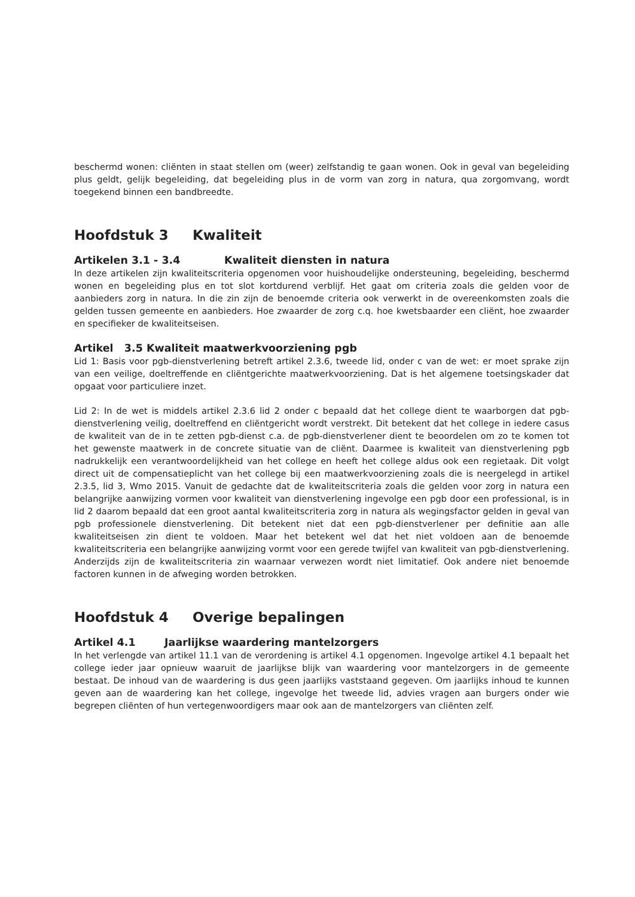beschermd wonen: cliënten in staat stellen om (weer) zelfstandig te gaan wonen. Ook in geval van begeleiding plus geldt, gelijk begeleiding, dat begeleiding plus in de vorm van zorg in natura, qua zorgomvang, wordt toegekend binnen een bandbreedte.
Hoofdstuk 3 Kwaliteit
Artikelen 3.1 - 3.4 Kwaliteit diensten in natura
In deze artikelen zijn kwaliteitscriteria opgenomen voor huishoudelijke ondersteuning, begeleiding, beschermd wonen en begeleiding plus en tot slot kortdurend verblijf. Het gaat om criteria zoals die gelden voor de aanbieders zorg in natura. In die zin zijn de benoemde criteria ook verwerkt in de overeenkomsten zoals die gelden tussen gemeente en aanbieders. Hoe zwaarder de zorg c.q. hoe kwetsbaarder een cliënt, hoe zwaarder en specifieker de kwaliteitseisen.
Artikel 3.5 Kwaliteit maatwerkvoorziening pgb
Lid 1: Basis voor pgb-dienstverlening betreft artikel 2.3.6, tweede lid, onder c van de wet: er moet sprake zijn van een veilige, doeltreffende en cliëntgerichte maatwerkvoorziening. Dat is het algemene toetsingskader dat opgaat voor particuliere inzet.
Lid 2: In de wet is middels artikel 2.3.6 lid 2 onder c bepaald dat het college dient te waarborgen dat pgb-dienstverlening veilig, doeltreffend en cliëntgericht wordt verstrekt. Dit betekent dat het college in iedere casus de kwaliteit van de in te zetten pgb-dienst c.a. de pgb-dienstverlener dient te beoordelen om zo te komen tot het gewenste maatwerk in de concrete situatie van de cliënt. Daarmee is kwaliteit van dienstverlening pgb nadrukkelijk een verantwoordelijkheid van het college en heeft het college aldus ook een regietaak. Dit volgt direct uit de compensatieplicht van het college bij een maatwerkvoorziening zoals die is neergelegd in artikel 2.3.5, lid 3, Wmo 2015. Vanuit de gedachte dat de kwaliteitscriteria zoals die gelden voor zorg in natura een belangrijke aanwijzing vormen voor kwaliteit van dienstverlening ingevolge een pgb door een professional, is in lid 2 daarom bepaald dat een groot aantal kwaliteitscriteria zorg in natura als wegingsfactor gelden in geval van pgb professionele dienstverlening. Dit betekent niet dat een pgb-dienstverlener per definitie aan alle kwaliteitseisen zin dient te voldoen. Maar het betekent wel dat het niet voldoen aan de benoemde kwaliteitscriteria een belangrijke aanwijzing vormt voor een gerede twijfel van kwaliteit van pgb-dienstverlening. Anderzijds zijn de kwaliteitscriteria zin waarnaar verwezen wordt niet limitatief. Ook andere niet benoemde factoren kunnen in de afweging worden betrokken.
Hoofdstuk 4 Overige bepalingen
Artikel 4.1 Jaarlijkse waardering mantelzorgers
In het verlengde van artikel 11.1 van de verordening is artikel 4.1 opgenomen. Ingevolge artikel 4.1 bepaalt het college ieder jaar opnieuw waaruit de jaarlijkse blijk van waardering voor mantelzorgers in de gemeente bestaat. De inhoud van de waardering is dus geen jaarlijks vaststaand gegeven. Om jaarlijks inhoud te kunnen geven aan de waardering kan het college, ingevolge het tweede lid, advies vragen aan burgers onder wie begrepen cliënten of hun vertegenwoordigers maar ook aan de mantelzorgers van cliënten zelf.